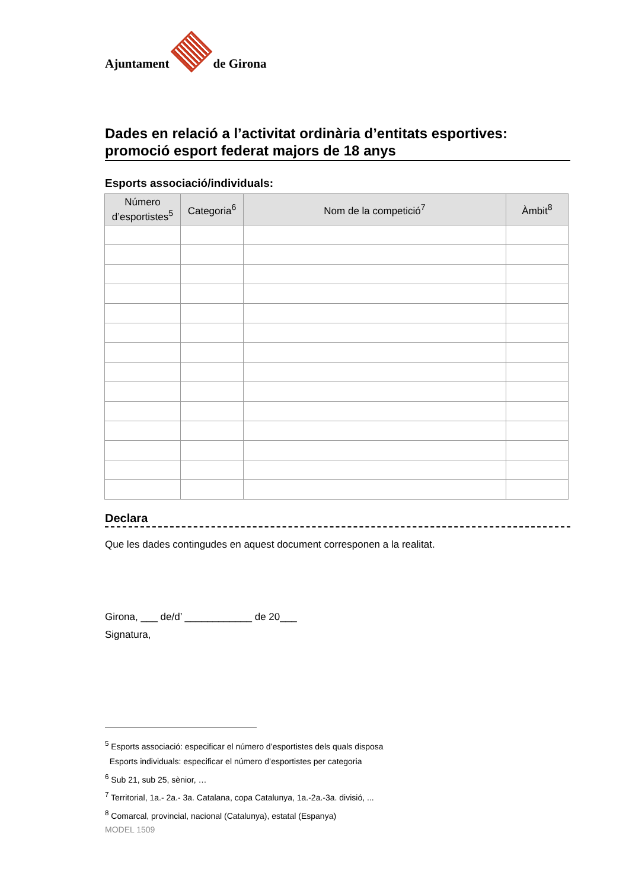Ajuntament
de Girona
Dades en relació a l’activitat ordinària d’entitats esportives: promoció esport federat majors de 18 anys
Esports associació/individuals:
| Número d’esportistes<sup>5</sup> | Categoria<sup>6</sup> | Nom de la competició<sup>7</sup> | Àmbit<sup>8</sup> |
| --- | --- | --- | --- |
Declara
Que les dades contingudes en aquest document corresponen a la realitat.
Girona, ___ de/d’ ____________ de 20___
Signatura,
<sup>5</sup> Esports associació: especificar el número d’esportistes dels quals disposa
Esports individuals: especificar el número d’esportistes per categoria
<sup>6</sup> Sub 21, sub 25, sènior, …
<sup>7</sup> Territorial, 1a.- 2a.- 3a. Catalana, copa Catalunya, 1a.-2a.-3a. divisió, ...
<sup>8</sup> Comarcal, provincial, nacional (Catalunya), estatal (Espanya)
MODEL 1509